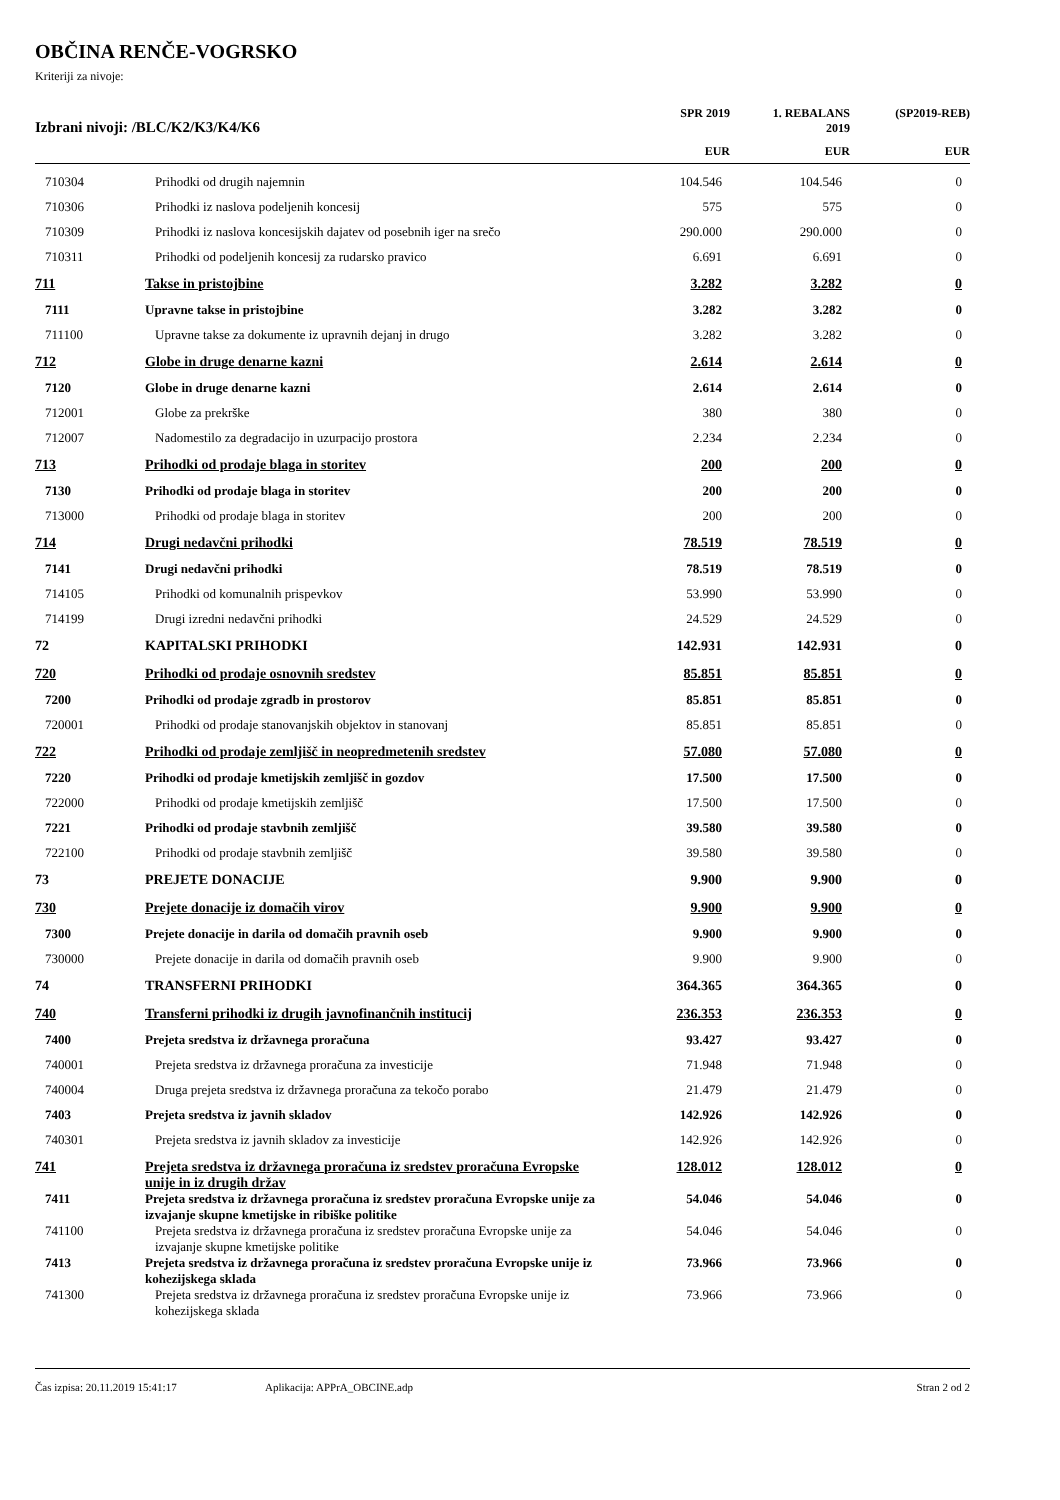OBČINA RENČE-VOGRSKO
Kriteriji za nivoje:
| Izbrani nivoji: /BLC/K2/K3/K4/K6 | | SPR 2019 | 1. REBALANS 2019 | (SP2019-REB) |
| --- | --- | --- | --- | --- |
| | | EUR | EUR | EUR |
| 710304 | Prihodki od drugih najemnin | 104.546 | 104.546 | 0 |
| 710306 | Prihodki iz naslova podeljenih koncesij | 575 | 575 | 0 |
| 710309 | Prihodki iz naslova koncesijskih dajatev od posebnih iger na srečo | 290.000 | 290.000 | 0 |
| 710311 | Prihodki od podeljenih koncesij za rudarsko pravico | 6.691 | 6.691 | 0 |
| 711 | Takse in pristojbine | 3.282 | 3.282 | 0 |
| 7111 | Upravne takse in pristojbine | 3.282 | 3.282 | 0 |
| 711100 | Upravne takse za dokumente iz upravnih dejanj in drugo | 3.282 | 3.282 | 0 |
| 712 | Globe in druge denarne kazni | 2.614 | 2.614 | 0 |
| 7120 | Globe in druge denarne kazni | 2.614 | 2.614 | 0 |
| 712001 | Globe za prekrške | 380 | 380 | 0 |
| 712007 | Nadomestilo za degradacijo in uzurpacijo prostora | 2.234 | 2.234 | 0 |
| 713 | Prihodki od prodaje blaga in storitev | 200 | 200 | 0 |
| 7130 | Prihodki od prodaje blaga in storitev | 200 | 200 | 0 |
| 713000 | Prihodki od prodaje blaga in storitev | 200 | 200 | 0 |
| 714 | Drugi nedavčni prihodki | 78.519 | 78.519 | 0 |
| 7141 | Drugi nedavčni prihodki | 78.519 | 78.519 | 0 |
| 714105 | Prihodki od komunalnih prispevkov | 53.990 | 53.990 | 0 |
| 714199 | Drugi izredni nedavčni prihodki | 24.529 | 24.529 | 0 |
| 72 | KAPITALSKI PRIHODKI | 142.931 | 142.931 | 0 |
| 720 | Prihodki od prodaje osnovnih sredstev | 85.851 | 85.851 | 0 |
| 7200 | Prihodki od prodaje zgradb in prostorov | 85.851 | 85.851 | 0 |
| 720001 | Prihodki od prodaje stanovanjskih objektov in stanovanj | 85.851 | 85.851 | 0 |
| 722 | Prihodki od prodaje zemljišč in neopredmetenih sredstev | 57.080 | 57.080 | 0 |
| 7220 | Prihodki od prodaje kmetijskih zemljišč in gozdov | 17.500 | 17.500 | 0 |
| 722000 | Prihodki od prodaje kmetijskih zemljišč | 17.500 | 17.500 | 0 |
| 7221 | Prihodki od prodaje stavbnih zemljišč | 39.580 | 39.580 | 0 |
| 722100 | Prihodki od prodaje stavbnih zemljišč | 39.580 | 39.580 | 0 |
| 73 | PREJETE DONACIJE | 9.900 | 9.900 | 0 |
| 730 | Prejete donacije iz domačih virov | 9.900 | 9.900 | 0 |
| 7300 | Prejete donacije in darila od domačih pravnih oseb | 9.900 | 9.900 | 0 |
| 730000 | Prejete donacije in darila od domačih pravnih oseb | 9.900 | 9.900 | 0 |
| 74 | TRANSFERNI PRIHODKI | 364.365 | 364.365 | 0 |
| 740 | Transferni prihodki iz drugih javnofinančnih institucij | 236.353 | 236.353 | 0 |
| 7400 | Prejeta sredstva iz državnega proračuna | 93.427 | 93.427 | 0 |
| 740001 | Prejeta sredstva iz državnega proračuna za investicije | 71.948 | 71.948 | 0 |
| 740004 | Druga prejeta sredstva iz državnega proračuna za tekočo porabo | 21.479 | 21.479 | 0 |
| 7403 | Prejeta sredstva iz javnih skladov | 142.926 | 142.926 | 0 |
| 740301 | Prejeta sredstva iz javnih skladov za investicije | 142.926 | 142.926 | 0 |
| 741 | Prejeta sredstva iz državnega proračuna iz sredstev proračuna Evropske unije in iz drugih držav | 128.012 | 128.012 | 0 |
| 7411 | Prejeta sredstva iz državnega proračuna iz sredstev proračuna Evropske unije za izvajanje skupne kmetijske in ribiške politike | 54.046 | 54.046 | 0 |
| 741100 | Prejeta sredstva iz državnega proračuna iz sredstev proračuna Evropske unije za izvajanje skupne kmetijske politike | 54.046 | 54.046 | 0 |
| 7413 | Prejeta sredstva iz državnega proračuna iz sredstev proračuna Evropske unije iz kohezijskega sklada | 73.966 | 73.966 | 0 |
| 741300 | Prejeta sredstva iz državnega proračuna iz sredstev proračuna Evropske unije iz kohezijskega sklada | 73.966 | 73.966 | 0 |
Čas izpisa: 20.11.2019 15:41:17 Aplikacija: APPrA_OBCINE.adp Stran 2 od 2